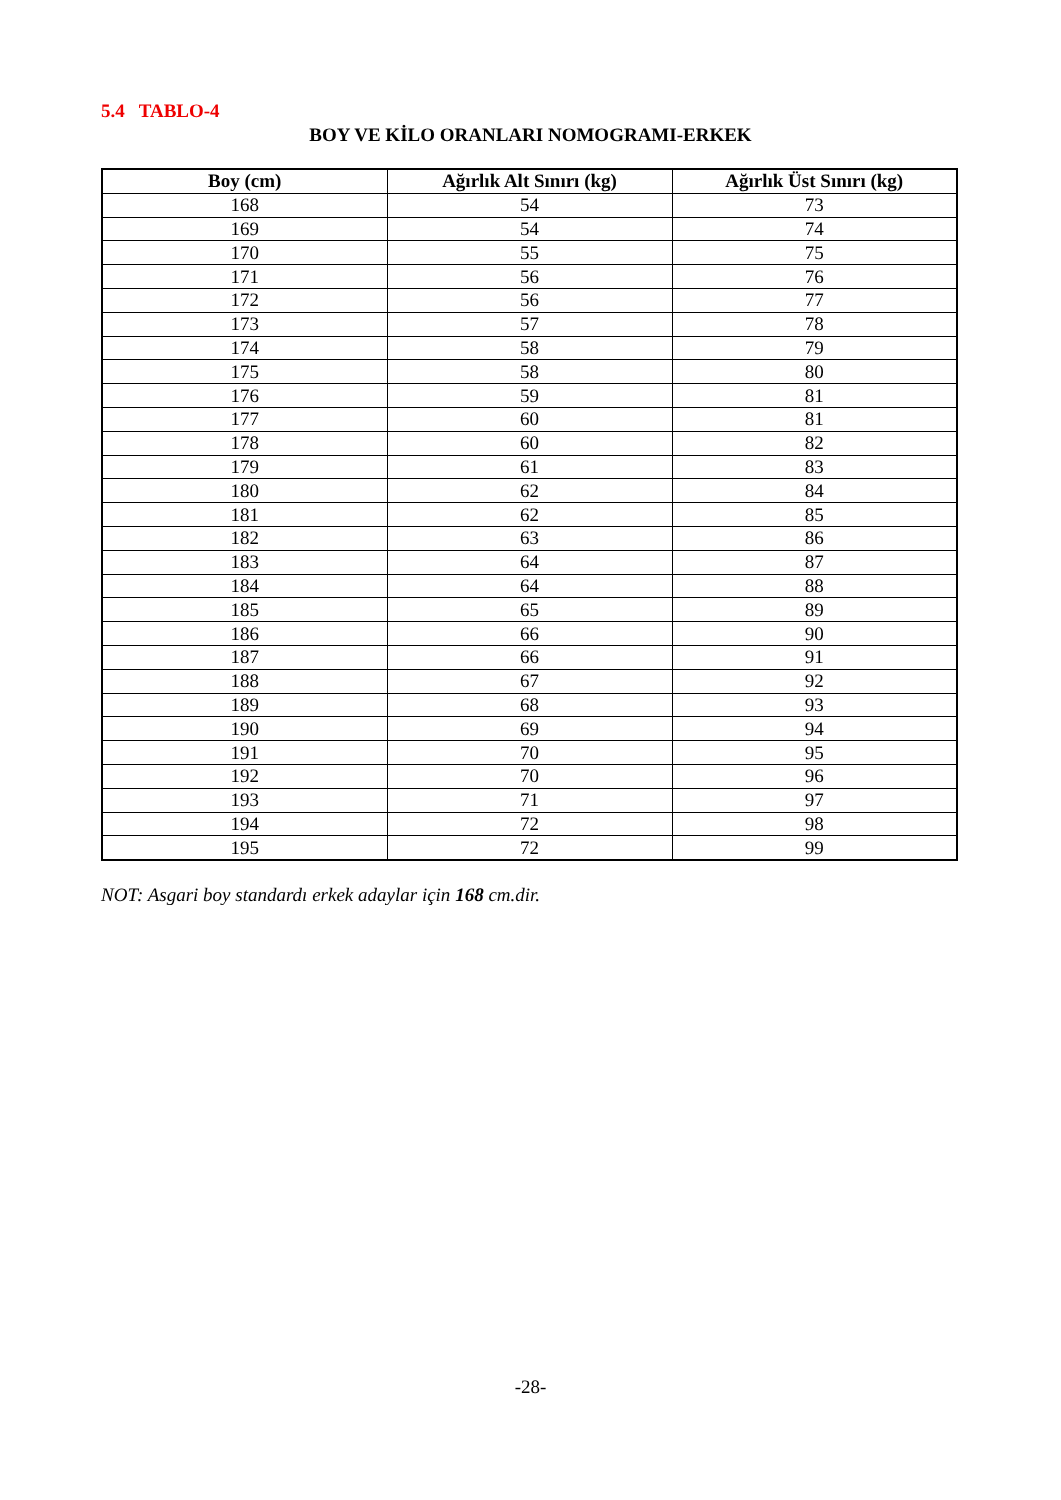5.4 TABLO-4
BOY VE KİLO ORANLARI NOMOGRAMI-ERKEK
| Boy (cm) | Ağırlık Alt Sınırı (kg) | Ağırlık Üst Sınırı (kg) |
| --- | --- | --- |
| 168 | 54 | 73 |
| 169 | 54 | 74 |
| 170 | 55 | 75 |
| 171 | 56 | 76 |
| 172 | 56 | 77 |
| 173 | 57 | 78 |
| 174 | 58 | 79 |
| 175 | 58 | 80 |
| 176 | 59 | 81 |
| 177 | 60 | 81 |
| 178 | 60 | 82 |
| 179 | 61 | 83 |
| 180 | 62 | 84 |
| 181 | 62 | 85 |
| 182 | 63 | 86 |
| 183 | 64 | 87 |
| 184 | 64 | 88 |
| 185 | 65 | 89 |
| 186 | 66 | 90 |
| 187 | 66 | 91 |
| 188 | 67 | 92 |
| 189 | 68 | 93 |
| 190 | 69 | 94 |
| 191 | 70 | 95 |
| 192 | 70 | 96 |
| 193 | 71 | 97 |
| 194 | 72 | 98 |
| 195 | 72 | 99 |
NOT: Asgari boy standardı erkek adaylar için 168 cm.dir.
-28-